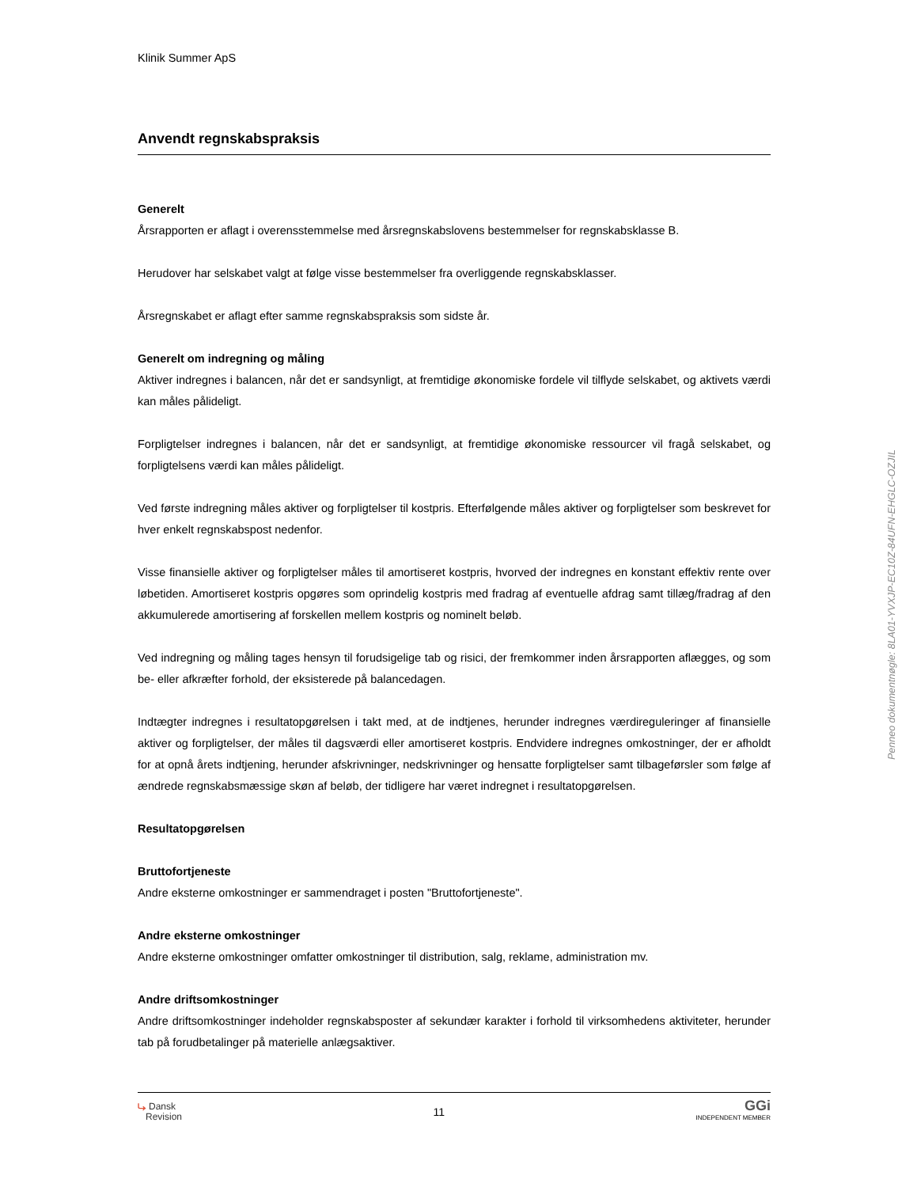Klinik Summer ApS
Anvendt regnskabspraksis
Generelt
Årsrapporten er aflagt i overensstemmelse med årsregnskabslovens bestemmelser for regnskabsklasse B.
Herudover har selskabet valgt at følge visse bestemmelser fra overliggende regnskabsklasser.
Årsregnskabet er aflagt efter samme regnskabspraksis som sidste år.
Generelt om indregning og måling
Aktiver indregnes i balancen, når det er sandsynligt, at fremtidige økonomiske fordele vil tilflyde selskabet, og aktivets værdi kan måles pålideligt.
Forpligtelser indregnes i balancen, når det er sandsynligt, at fremtidige økonomiske ressourcer vil fragå selskabet, og forpligtelsens værdi kan måles pålideligt.
Ved første indregning måles aktiver og forpligtelser til kostpris. Efterfølgende måles aktiver og forpligtelser som beskrevet for hver enkelt regnskabspost nedenfor.
Visse finansielle aktiver og forpligtelser måles til amortiseret kostpris, hvorved der indregnes en konstant effektiv rente over løbetiden. Amortiseret kostpris opgøres som oprindelig kostpris med fradrag af eventuelle afdrag samt tillæg/fradrag af den akkumulerede amortisering af forskellen mellem kostpris og nominelt beløb.
Ved indregning og måling tages hensyn til forudsigelige tab og risici, der fremkommer inden årsrapporten aflægges, og som be- eller afkræfter forhold, der eksisterede på balancedagen.
Indtægter indregnes i resultatopgørelsen i takt med, at de indtjenes, herunder indregnes værdireguleringer af finansielle aktiver og forpligtelser, der måles til dagsværdi eller amortiseret kostpris. Endvidere indregnes omkostninger, der er afholdt for at opnå årets indtjening, herunder afskrivninger, nedskrivninger og hensatte forpligtelser samt tilbageførsler som følge af ændrede regnskabsmæssige skøn af beløb, der tidligere har været indregnet i resultatopgørelsen.
Resultatopgørelsen
Bruttofortjeneste
Andre eksterne omkostninger er sammendraget i posten "Bruttofortjeneste".
Andre eksterne omkostninger
Andre eksterne omkostninger omfatter omkostninger til distribution, salg, reklame, administration mv.
Andre driftsomkostninger
Andre driftsomkostninger indeholder regnskabsposter af sekundær karakter i forhold til virksomhedens aktiviteter, herunder tab på forudbetalinger på materielle anlægsaktiver.
Penneo dokumentnøgle: 8LA01-YVXJP-EC10Z-84UFN-EHGLC-OZJIL
⤷ Dansk
Revision
11
GGi
INDEPENDENT MEMBER